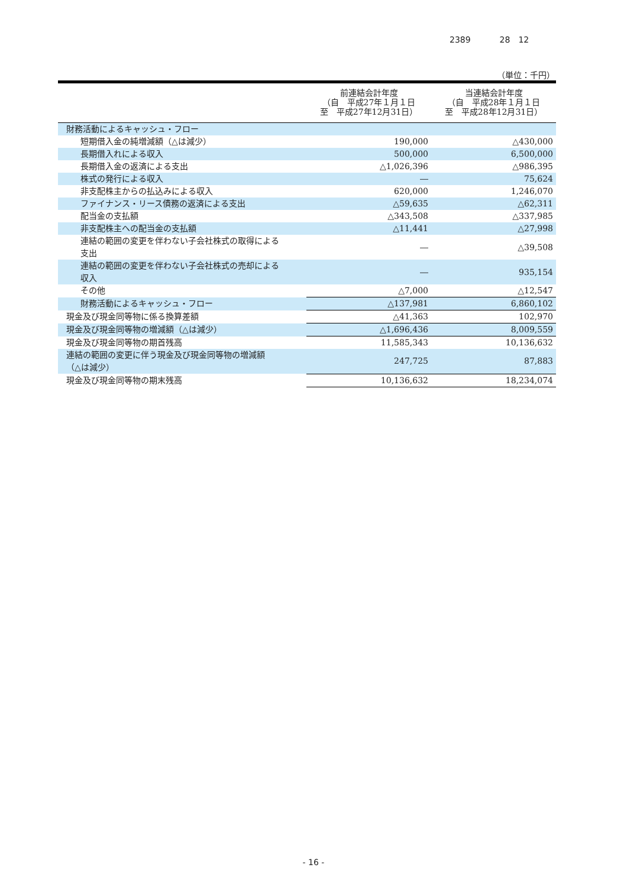2389 28　12
（単位：千円）
| | 前連結会計年度 （自 平成27年１月１日 至 平成27年12月31日） | 当連結会計年度 （自 平成28年１月１日 至 平成28年12月31日） |
| --- | --- | --- |
| 財務活動によるキャッシュ・フロー | | |
| 短期借入金の純増減額（△は減少） | 190,000 | △430,000 |
| 長期借入れによる収入 | 500,000 | 6,500,000 |
| 長期借入金の返済による支出 | △1,026,396 | △986,395 |
| 株式の発行による収入 | ― | 75,624 |
| 非支配株主からの払込みによる収入 | 620,000 | 1,246,070 |
| ファイナンス・リース債務の返済による支出 | △59,635 | △62,311 |
| 配当金の支払額 | △343,508 | △337,985 |
| 非支配株主への配当金の支払額 | △11,441 | △27,998 |
| 連結の範囲の変更を伴わない子会社株式の取得による 支出 | ― | △39,508 |
| 連結の範囲の変更を伴わない子会社株式の売却による 収入 | ― | 935,154 |
| その他 | △7,000 | △12,547 |
| 財務活動によるキャッシュ・フロー | △137,981 | 6,860,102 |
| 現金及び現金同等物に係る換算差額 | △41,363 | 102,970 |
| 現金及び現金同等物の増減額（△は減少） | △1,696,436 | 8,009,559 |
| 現金及び現金同等物の期首残高 | 11,585,343 | 10,136,632 |
| 連結の範囲の変更に伴う現金及び現金同等物の増減額 （△は減少） | 247,725 | 87,883 |
| 現金及び現金同等物の期末残高 | 10,136,632 | 18,234,074 |
- 16 -